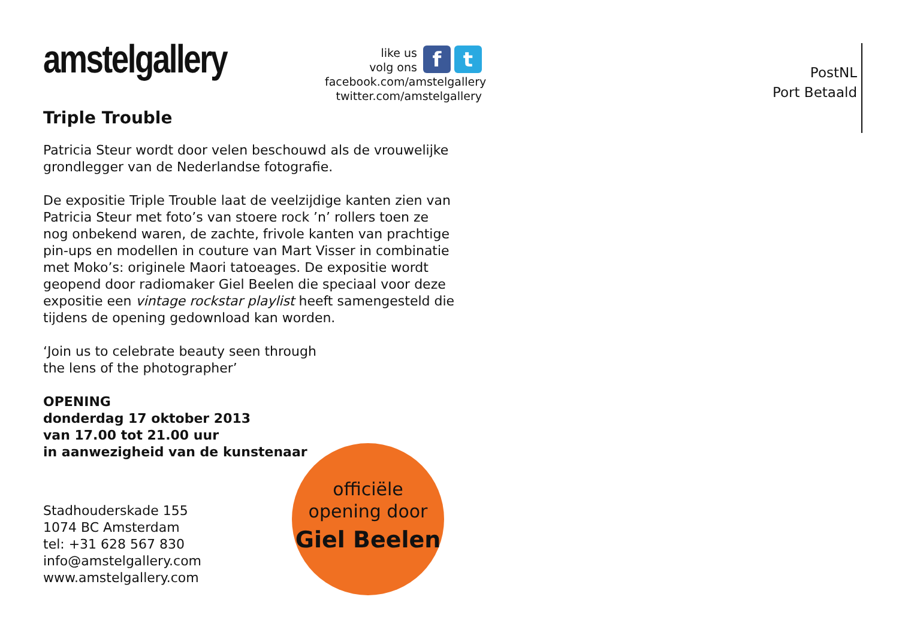amstelgallery
like us
volg ons
f t
facebook.com/amstelgallery
twitter.com/amstelgallery
Triple Trouble
Patricia Steur wordt door velen beschouwd als de vrouwelijke grondlegger van de Nederlandse fotografie.
De expositie Triple Trouble laat de veelzijdige kanten zien van Patricia Steur met foto’s van stoere rock ’n’ rollers toen ze nog onbekend waren, de zachte, frivole kanten van prachtige pin-ups en modellen in couture van Mart Visser in combinatie met Moko’s: originele Maori tatoeages. De expositie wordt geopend door radiomaker Giel Beelen die speciaal voor deze expositie een vintage rockstar playlist heeft samengesteld die tijdens de opening gedownload kan worden.
‘Join us to celebrate beauty seen through
the lens of the photographer’
OPENING
donderdag 17 oktober 2013
van 17.00 tot 21.00 uur
in aanwezigheid van de kunstenaar
Stadhouderskade 155
1074 BC Amsterdam
tel: +31 628 567 830
info@amstelgallery.com
www.amstelgallery.com
officiële
opening door
Giel Beelen
PostNL
Port Betaald